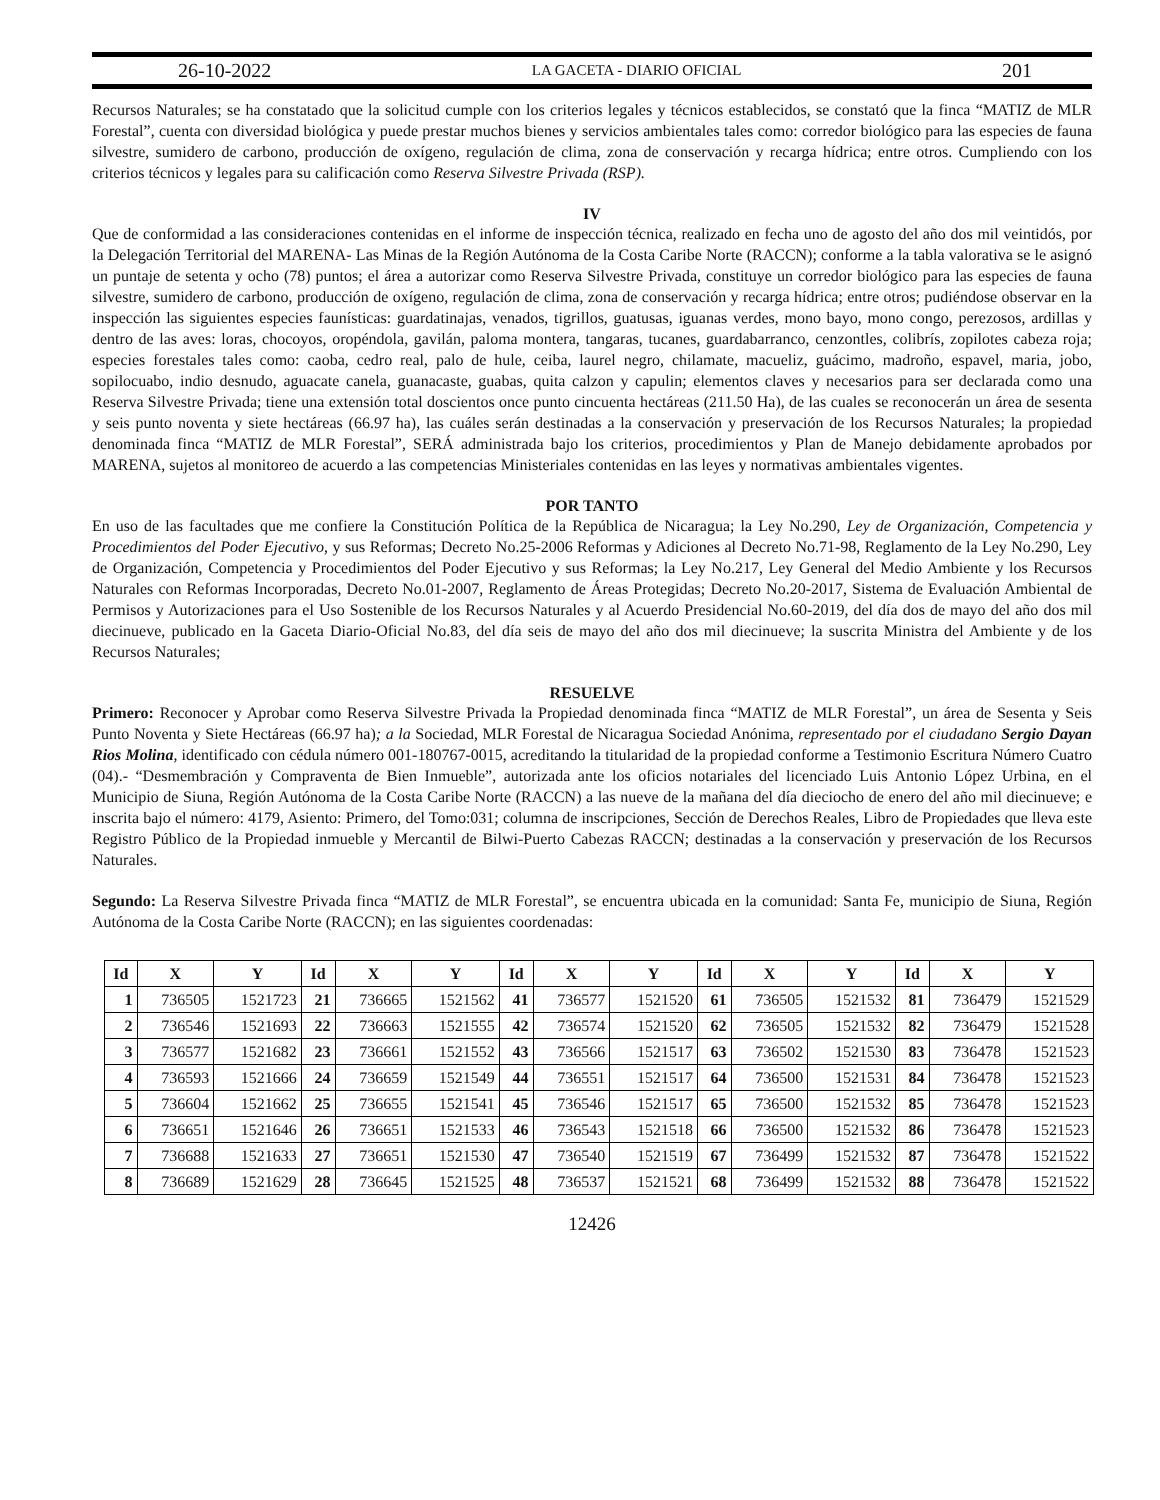26-10-2022 LA GACETA - DIARIO OFICIAL 201
Recursos Naturales; se ha constatado que la solicitud cumple con los criterios legales y técnicos establecidos, se constató que la finca “MATIZ de MLR Forestal”, cuenta con diversidad biológica y puede prestar muchos bienes y servicios ambientales tales como: corredor biológico para las especies de fauna silvestre, sumidero de carbono, producción de oxígeno, regulación de clima, zona de conservación y recarga hídrica; entre otros. Cumpliendo con los criterios técnicos y legales para su calificación como Reserva Silvestre Privada (RSP).
IV
Que de conformidad a las consideraciones contenidas en el informe de inspección técnica, realizado en fecha uno de agosto del año dos mil veintidós, por la Delegación Territorial del MARENA- Las Minas de la Región Autónoma de la Costa Caribe Norte (RACCN); conforme a la tabla valorativa se le asignó un puntaje de setenta y ocho (78) puntos; el área a autorizar como Reserva Silvestre Privada, constituye un corredor biológico para las especies de fauna silvestre, sumidero de carbono, producción de oxígeno, regulación de clima, zona de conservación y recarga hídrica; entre otros; pudiéndose observar en la inspección las siguientes especies faunísticas: guardatinajas, venados, tigrillos, guatusas, iguanas verdes, mono bayo, mono congo, perezosos, ardillas y dentro de las aves: loras, chocoyos, oropéndola, gavilán, paloma montera, tangaras, tucanes, guardabarranco, cenzontles, colibrís, zopilotes cabeza roja; especies forestales tales como: caoba, cedro real, palo de hule, ceiba, laurel negro, chilamate, macueliz, guácimo, madroño, espavel, maria, jobo, sopilocuabo, indio desnudo, aguacate canela, guanacaste, guabas, quita calzon y capulin; elementos claves y necesarios para ser declarada como una Reserva Silvestre Privada; tiene una extensión total doscientos once punto cincuenta hectáreas (211.50 Ha), de las cuales se reconocerán un área de sesenta y seis punto noventa y siete hectáreas (66.97 ha), las cuáles serán destinadas a la conservación y preservación de los Recursos Naturales; la propiedad denominada finca “MATIZ de MLR Forestal”, SERÁ administrada bajo los criterios, procedimientos y Plan de Manejo debidamente aprobados por MARENA, sujetos al monitoreo de acuerdo a las competencias Ministeriales contenidas en las leyes y normativas ambientales vigentes.
POR TANTO
En uso de las facultades que me confiere la Constitución Política de la República de Nicaragua; la Ley No.290, Ley de Organización, Competencia y Procedimientos del Poder Ejecutivo, y sus Reformas; Decreto No.25-2006 Reformas y Adiciones al Decreto No.71-98, Reglamento de la Ley No.290, Ley de Organización, Competencia y Procedimientos del Poder Ejecutivo y sus Reformas; la Ley No.217, Ley General del Medio Ambiente y los Recursos Naturales con Reformas Incorporadas, Decreto No.01-2007, Reglamento de Áreas Protegidas; Decreto No.20-2017, Sistema de Evaluación Ambiental de Permisos y Autorizaciones para el Uso Sostenible de los Recursos Naturales y al Acuerdo Presidencial No.60-2019, del día dos de mayo del año dos mil diecinueve, publicado en la Gaceta Diario-Oficial No.83, del día seis de mayo del año dos mil diecinueve; la suscrita Ministra del Ambiente y de los Recursos Naturales;
RESUELVE
Primero: Reconocer y Aprobar como Reserva Silvestre Privada la Propiedad denominada finca “MATIZ de MLR Forestal”, un área de Sesenta y Seis Punto Noventa y Siete Hectáreas (66.97 ha); a la Sociedad, MLR Forestal de Nicaragua Sociedad Anónima, representado por el ciudadano Sergio Dayan Rios Molina, identificado con cédula número 001-180767-0015, acreditando la titularidad de la propiedad conforme a Testimonio Escritura Número Cuatro (04).- “Desmembración y Compraventa de Bien Inmueble”, autorizada ante los oficios notariales del licenciado Luis Antonio López Urbina, en el Municipio de Siuna, Región Autónoma de la Costa Caribe Norte (RACCN) a las nueve de la mañana del día dieciocho de enero del año mil diecinueve; e inscrita bajo el número: 4179, Asiento: Primero, del Tomo:031; columna de inscripciones, Sección de Derechos Reales, Libro de Propiedades que lleva este Registro Público de la Propiedad inmueble y Mercantil de Bilwi-Puerto Cabezas RACCN; destinadas a la conservación y preservación de los Recursos Naturales.
Segundo: La Reserva Silvestre Privada finca “MATIZ de MLR Forestal”, se encuentra ubicada en la comunidad: Santa Fe, municipio de Siuna, Región Autónoma de la Costa Caribe Norte (RACCN); en las siguientes coordenadas:
| Id | X | Y | Id | X | Y | Id | X | Y | Id | X | Y | Id | X | Y |
| --- | --- | --- | --- | --- | --- | --- | --- | --- | --- | --- | --- | --- | --- | --- |
| 1 | 736505 | 1521723 | 21 | 736665 | 1521562 | 41 | 736577 | 1521520 | 61 | 736505 | 1521532 | 81 | 736479 | 1521529 |
| 2 | 736546 | 1521693 | 22 | 736663 | 1521555 | 42 | 736574 | 1521520 | 62 | 736505 | 1521532 | 82 | 736479 | 1521528 |
| 3 | 736577 | 1521682 | 23 | 736661 | 1521552 | 43 | 736566 | 1521517 | 63 | 736502 | 1521530 | 83 | 736478 | 1521523 |
| 4 | 736593 | 1521666 | 24 | 736659 | 1521549 | 44 | 736551 | 1521517 | 64 | 736500 | 1521531 | 84 | 736478 | 1521523 |
| 5 | 736604 | 1521662 | 25 | 736655 | 1521541 | 45 | 736546 | 1521517 | 65 | 736500 | 1521532 | 85 | 736478 | 1521523 |
| 6 | 736651 | 1521646 | 26 | 736651 | 1521533 | 46 | 736543 | 1521518 | 66 | 736500 | 1521532 | 86 | 736478 | 1521523 |
| 7 | 736688 | 1521633 | 27 | 736651 | 1521530 | 47 | 736540 | 1521519 | 67 | 736499 | 1521532 | 87 | 736478 | 1521522 |
| 8 | 736689 | 1521629 | 28 | 736645 | 1521525 | 48 | 736537 | 1521521 | 68 | 736499 | 1521532 | 88 | 736478 | 1521522 |
12426